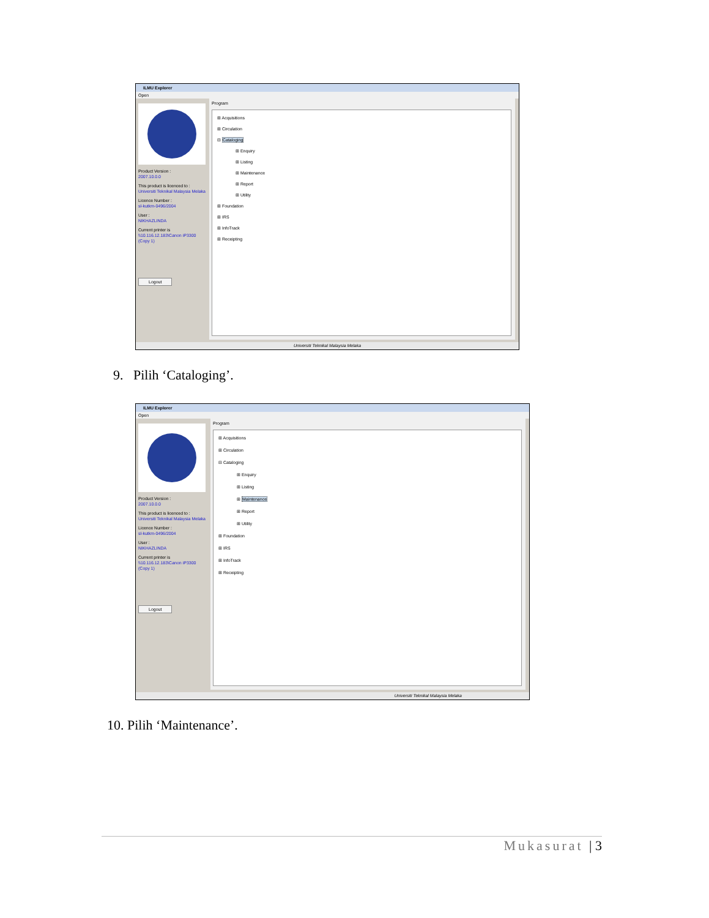ILMU Explorer
Open
Product Version :
2007.10.0.0
This product is licenced to :
Universiti Teknikal Malaysia Melaka
Licence Number :
sl-kutkm-0496/2004
User :
NIKHAZLINDA
Current printer is
\\10.116.12.183\Canon iP3300 (Copy 1)
Logout
Program
⊞ Acquisitions
⊞ Circulation
⊟ Cataloging
⊞ Enquiry
⊞ Listing
⊞ Maintenance
⊞ Report
⊞ Utility
⊞ Foundation
⊞ IRS
⊞ InfoTrack
⊞ Receipting
Universiti Teknikal Malaysia Melaka
9. Pilih ‘Cataloging’.
ILMU Explorer
Open
Product Version :
2007.10.0.0
This product is licenced to :
Universiti Teknikal Malaysia Melaka
Licence Number :
sl-kutkm-0496/2004
User :
NIKHAZLINDA
Current printer is
\\10.116.12.183\Canon iP3300 (Copy 1)
Logout
Program
⊞ Acquisitions
⊞ Circulation
⊟ Cataloging
⊞ Enquiry
⊞ Listing
⊞ Maintenance
⊞ Report
⊞ Utility
⊞ Foundation
⊞ IRS
⊞ InfoTrack
⊞ Receipting
Universiti Teknikal Malaysia Melaka
10. Pilih ‘Maintenance’.
Mukasurat | 3